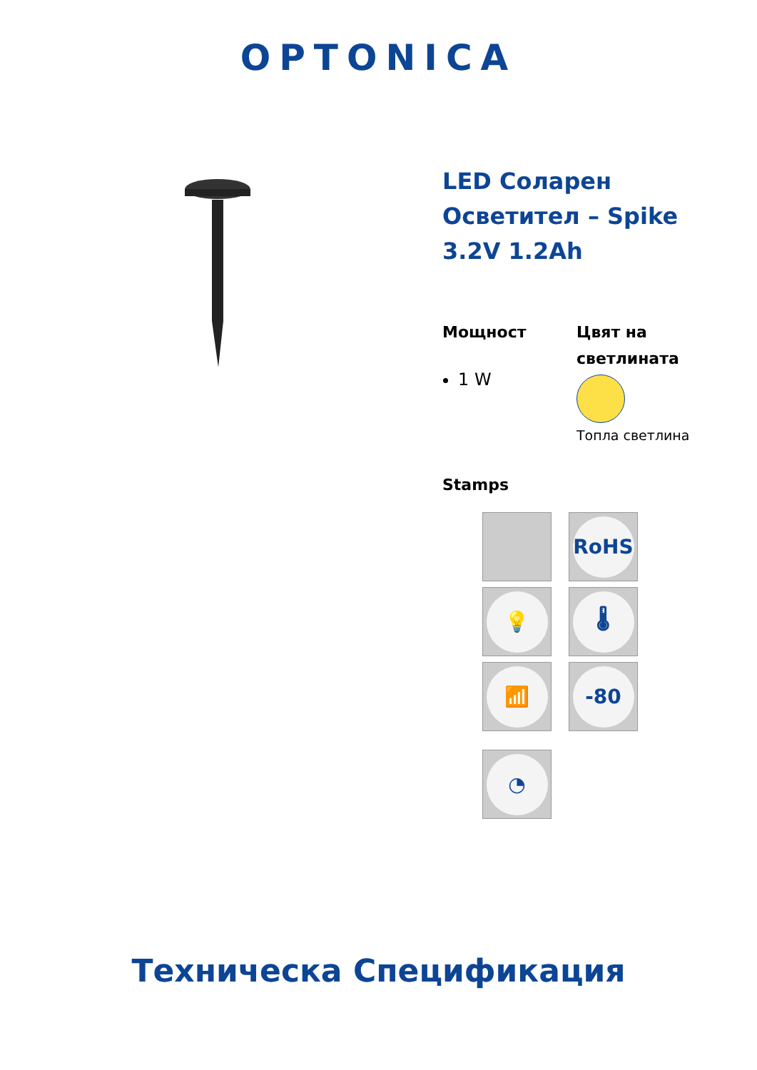OPTONICA
LED Соларен Осветител – Spike 3.2V 1.2Ah
Мощност
1 W
Цвят на светлината
Топла светлина
Stamps
RoHS
💡
🌡
📶
-80
◔
Техническа Спецификация